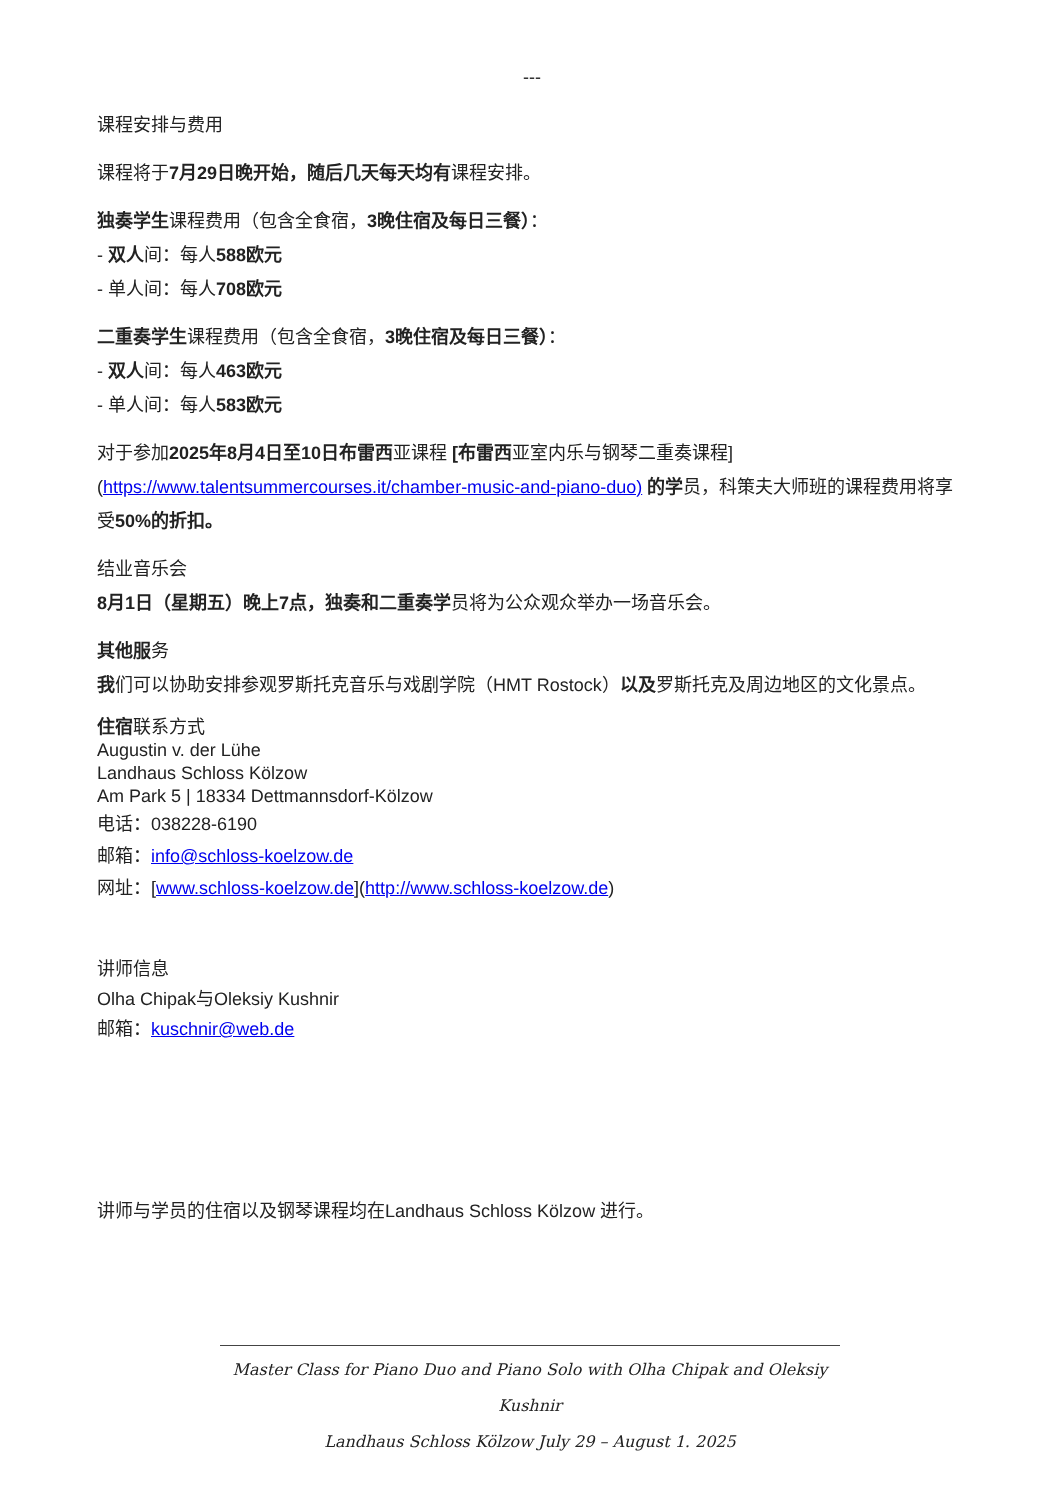---
课程安排与费用
课程将于7月29日晚开始，随后几天每天均有课程安排。
独奏学生课程费用（包含全食宿，3晚住宿及每日三餐）：
- 双人间：每人588欧元
- 单人间：每人708欧元
二重奏学生课程费用（包含全食宿，3晚住宿及每日三餐）：
- 双人间：每人463欧元
- 单人间：每人583欧元
对于参加2025年8月4日至10日布雷西亚课程 [布雷西亚室内乐与钢琴二重奏课程]
(https://www.talentsummercourses.it/chamber-music-and-piano-duo) 的学员，科策夫大师班的课程费用将享受50%的折扣。
结业音乐会
8月1日（星期五）晚上7点，独奏和二重奏学员将为公众观众举办一场音乐会。
其他服务
我们可以协助安排参观罗斯托克音乐与戏剧学院（HMT Rostock）以及罗斯托克及周边地区的文化景点。
住宿联系方式
Augustin v. der Lühe
Landhaus Schloss Kölzow
Am Park 5 | 18334 Dettmannsdorf-Kölzow
电话：038228-6190
邮箱：info@schloss-koelzow.de
网址：[www.schloss-koelzow.de](http://www.schloss-koelzow.de)
讲师信息
Olha Chipak与Oleksiy Kushnir
邮箱：kuschnir@web.de
讲师与学员的住宿以及钢琴课程均在Landhaus Schloss Kölzow 进行。
Master Class for Piano Duo and Piano Solo with Olha Chipak and Oleksiy Kushnir
Landhaus Schloss Kölzow July 29 – August 1. 2025